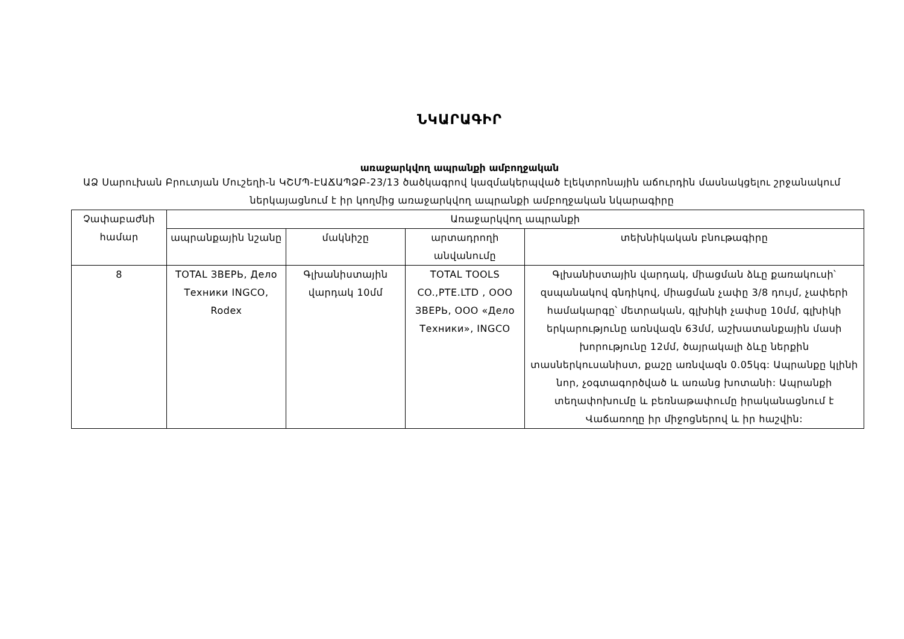ՆԿԱՐԱԳԻՐ
առաջարկվող ապրանքի ամբողջական
ԱՁ Սարուխան Բրուտյան Մուշեղի-ն ԿՇՄՊ-ԷԱՃԱՊՁԲ-23/13 ծածկագրով կազմակերպված էլեկտրոնային աճուրդին մասնակցելու շրջանակում ներկայացնում է իր կողմից առաջարկվող ապրանքի ամբողջական նկարագիրը
| Չափաբաժնի համար | Առաջարկվող ապրանքի | | | |
| --- | --- | --- | --- | --- |
| | ապրանքային նշանը | մակնիշը | արտադրողի անվանումը | տեխնիկական բնութագիրը |
| 8 | TOTAL ЗВЕРЬ, Дело Техники INGCO, Rodex | Գլխանիստային վարդակ 10մմ | TOTAL TOOLS CO.,PTE.LTD , ООО ЗВЕРЬ, ООО «Дело Техники», INGCO | Գլխանիստային վարդակ, միացման ձևը քառակուսի՝ զսպանակով գնդիկով, միացման չափը 3/8 դույմ, չափերի համակարգը՝ մետրական, գլխիկի չափսը 10մմ, գլխիկի երկարությունը առնվազն 63մմ, աշխատանքային մասի խորությունը 12մմ, ծայրակալի ձևը ներքին տասներկուսանիստ, քաշը առնվազն 0.05կգ: Ապրանքը կլինի նոր, չօգտագործված և առանց խոտանի: Ապրանքի տեղափոխումը և բեռնաթափումը իրականացնում է Վաճառողը իր միջոցներով և իր հաշվին: |